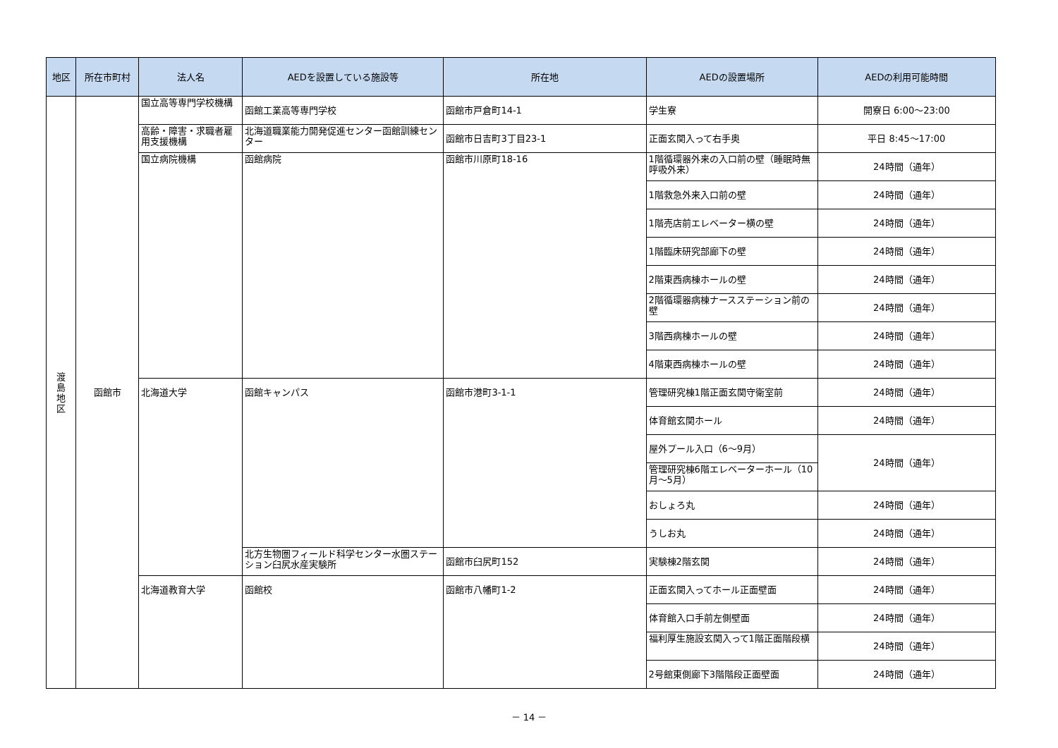| 地区 | 所在市町村 | 法人名 | AEDを設置している施設等 | 所在地 | AEDの設置場所 | AEDの利用可能時間 |
| --- | --- | --- | --- | --- | --- | --- |
| 渡 島 地 区 | 函館市 | 国立高等専門学校機構 | 函館工業高等専門学校 | 函館市戸倉町14-1 | 学生寮 | 開寮日 6:00～23:00 |
| | | 高齢・障害・求職者雇用支援機構 | 北海道職業能力開発促進センター函館訓練センター | 函館市日吉町3丁目23-1 | 正面玄関入って右手奥 | 平日 8:45～17:00 |
| | | 国立病院機構 | 函館病院 | 函館市川原町18-16 | 1階循環器外来の入口前の壁（睡眠時無呼吸外来） | 24時間（通年） |
| | | | | | 1階救急外来入口前の壁 | 24時間（通年） |
| | | | | | 1階売店前エレベーター横の壁 | 24時間（通年） |
| | | | | | 1階臨床研究部廊下の壁 | 24時間（通年） |
| | | | | | 2階東西病棟ホールの壁 | 24時間（通年） |
| | | | | | 2階循環器病棟ナースステーション前の壁 | 24時間（通年） |
| | | | | | 3階西病棟ホールの壁 | 24時間（通年） |
| | | | | | 4階東西病棟ホールの壁 | 24時間（通年） |
| | | 北海道大学 | 函館キャンパス | 函館市港町3-1-1 | 管理研究棟1階正面玄関守衛室前 | 24時間（通年） |
| | | | | | 体育館玄関ホール | 24時間（通年） |
| | | | | | 屋外プール入口（6～9月） | 24時間（通年） |
| | | | | | 管理研究棟6階エレベーターホール（10月～5月） | |
| | | | | | おしょろ丸 | 24時間（通年） |
| | | | | | うしお丸 | 24時間（通年） |
| | | | 北方生物圏フィールド科学センター水圏ステーション臼尻水産実験所 | 函館市臼尻町152 | 実験棟2階玄関 | 24時間（通年） |
| | | 北海道教育大学 | 函館校 | 函館市八幡町1-2 | 正面玄関入ってホール正面壁面 | 24時間（通年） |
| | | | | | 体育館入口手前左側壁面 | 24時間（通年） |
| | | | | | 福利厚生施設玄関入って1階正面階段横 | 24時間（通年） |
| | | | | | 2号館東側廊下3階階段正面壁面 | 24時間（通年） |
－ 14 －